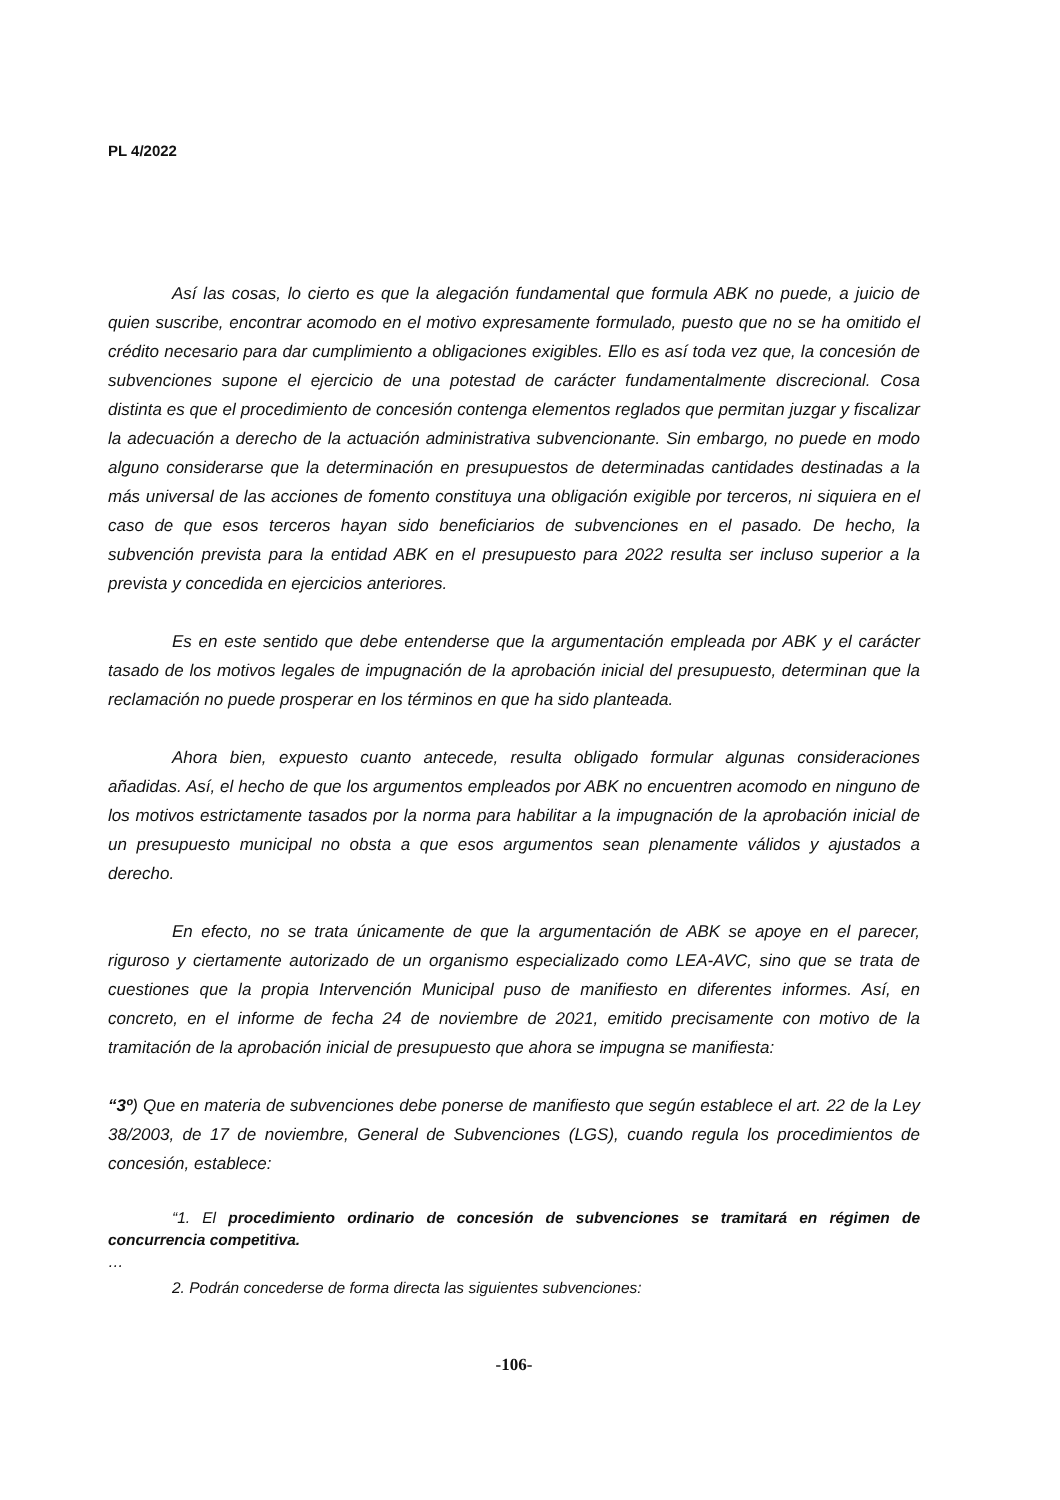PL 4/2022
Así las cosas, lo cierto es que la alegación fundamental que formula ABK no puede, a juicio de quien suscribe, encontrar acomodo en el motivo expresamente formulado, puesto que no se ha omitido el crédito necesario para dar cumplimiento a obligaciones exigibles. Ello es así toda vez que, la concesión de subvenciones supone el ejercicio de una potestad de carácter fundamentalmente discrecional. Cosa distinta es que el procedimiento de concesión contenga elementos reglados que permitan juzgar y fiscalizar la adecuación a derecho de la actuación administrativa subvencionante. Sin embargo, no puede en modo alguno considerarse que la determinación en presupuestos de determinadas cantidades destinadas a la más universal de las acciones de fomento constituya una obligación exigible por terceros, ni siquiera en el caso de que esos terceros hayan sido beneficiarios de subvenciones en el pasado. De hecho, la subvención prevista para la entidad ABK en el presupuesto para 2022 resulta ser incluso superior a la prevista y concedida en ejercicios anteriores.
Es en este sentido que debe entenderse que la argumentación empleada por ABK y el carácter tasado de los motivos legales de impugnación de la aprobación inicial del presupuesto, determinan que la reclamación no puede prosperar en los términos en que ha sido planteada.
Ahora bien, expuesto cuanto antecede, resulta obligado formular algunas consideraciones añadidas. Así, el hecho de que los argumentos empleados por ABK no encuentren acomodo en ninguno de los motivos estrictamente tasados por la norma para habilitar a la impugnación de la aprobación inicial de un presupuesto municipal no obsta a que esos argumentos sean plenamente válidos y ajustados a derecho.
En efecto, no se trata únicamente de que la argumentación de ABK se apoye en el parecer, riguroso y ciertamente autorizado de un organismo especializado como LEA-AVC, sino que se trata de cuestiones que la propia Intervención Municipal puso de manifiesto en diferentes informes. Así, en concreto, en el informe de fecha 24 de noviembre de 2021, emitido precisamente con motivo de la tramitación de la aprobación inicial de presupuesto que ahora se impugna se manifiesta:
“3º) Que en materia de subvenciones debe ponerse de manifiesto que según establece el art. 22 de la Ley 38/2003, de 17 de noviembre, General de Subvenciones (LGS), cuando regula los procedimientos de concesión, establece:
“1. El procedimiento ordinario de concesión de subvenciones se tramitará en régimen de concurrencia competitiva.
…
2. Podrán concederse de forma directa las siguientes subvenciones:
-106-